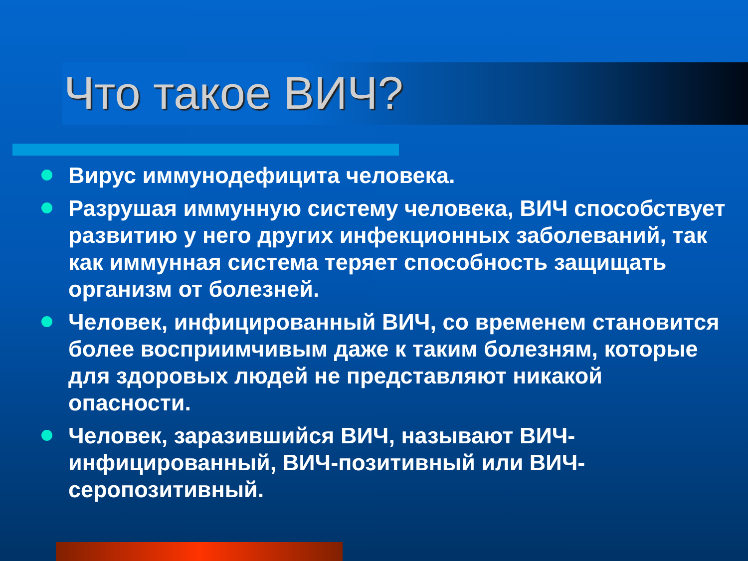Что такое ВИЧ?
Вирус иммунодефицита человека.
Разрушая иммунную систему человека, ВИЧ способствует развитию у него других инфекционных заболеваний, так как иммунная система теряет способность защищать организм от болезней.
Человек, инфицированный ВИЧ, со временем становится более восприимчивым даже к таким болезням, которые для здоровых людей не представляют никакой опасности.
Человек, заразившийся ВИЧ, называют ВИЧ-инфицированный, ВИЧ-позитивный или ВИЧ-серопозитивный.